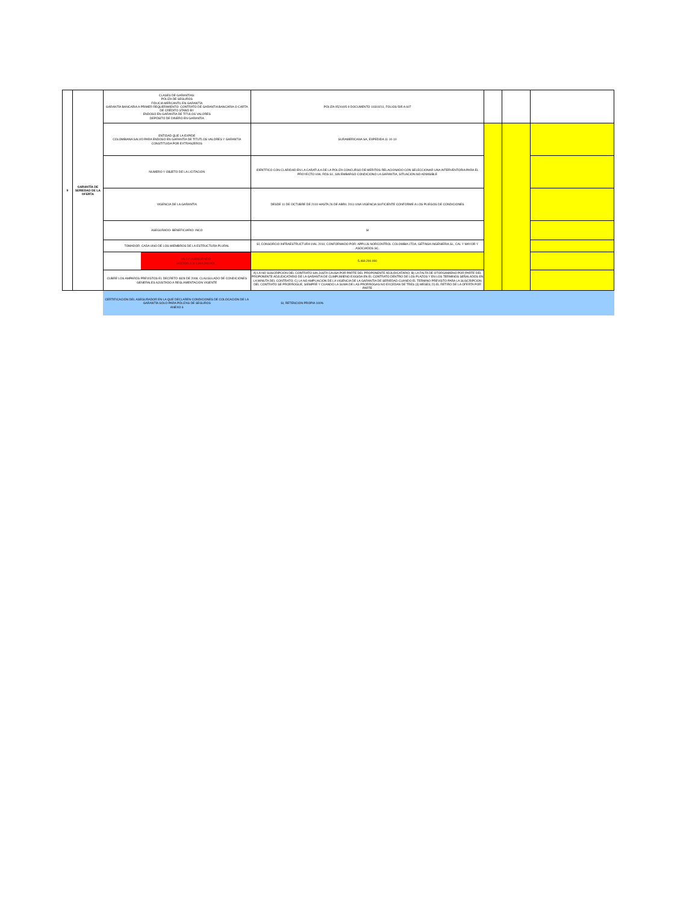| 9 | GARANTÍA DE SERIEDAD DE LA OFERTA | CLASES DE GARANTÍAS: PÓLIZA DE SEGUROS FIDUCIA MERCANTIL EN GARANTÍA GARANTÍA BANCARIA A PRIMER REQUERIMIENTO: CONTRATO DE GARANTIA BANCARIA O CARTA DE CRÉDITO STAND BY ENDOSO EN GARANTÍA DE TÍTULOS VALORES DEPÓSITO DE DINERO EN GARANTÍA | PÓLIZA 0524405-9 DOCUMENTO 10319211, FOLIOS 595 A 607 | | | |
| | | ENTIDAD QUE LA EXPIDE COLOMBIANA SALVO PARA ENDOSO EN GARANTÍA DE TÍTUTLOS VALORES Y GARANTÍA CONSTITUIDA POR EXTRANJEROS | SURAMERICANA SA, EXPEDIDA 11-10-10 | | | |
| | | NUMERO Y OBJETO DE LA LICITACION | IDENTFICO CON CLARIDAD EN LA CARATULA DE LA POLIZA CONCURSO DE MERITOS RELACIONADO CON SELECCIONAR UNA INTERVENTORIA PARA EL PROYECTO VIAL RDS S1, SIN EMBARGO CONDICIONO LA GARANTIA, SITUACION NO ADMISIBLE | | | |
| | | VIGENCIA DE LA GARANTIA | DESDE 11 DE OCTUBRE DE 2010 HASTA 26 DE ABRIL 2011 UNA VIGENCIA SUFICIENTE CONFORME A LOS PLIEGOS DE CONDICIONES | | | |
| | | ASEGURADO- BENEFICIARIO: INCO | SI | | | |
| | | TOMADOR: CADA UNO DE LOS MIEMBROS DE LA ESTRUCTURA PLURAL | SÍ, CONSORCIO INFRAESTRUCTURA VIAL 2010, CONFORMADO POR: APPLUS NORCONTROL COLOMBIA LTDA, GETINSA INGENIERIA SL, CAL Y MAYOR Y ASOCIADOS SC. | | | |
| | | VALOR ASEGURADO SECTOR 1: $ 5.460.200.000 | 5.460.200.000 | | | |
| | | CUBRE LOS AMPAROS PREVISTOS EL DECRETO 4828 DE 2008, CLAUSULADO DE CONDICIONES GENERALES AJUSTADO A REGLAMENTACION VIGENTE | A) LA NO SUSCRIPCION DEL CONTRATO SIN JUSTA CAUSA POR PARTE DEL PROPONENTE ADJUDICATARIO; B) LA FALTA DE OTORGAMIENO POR PARTE DEL PROPONENTE ADJUDICATARIO DE LA GARANTIA DE CUMPLIMIENO EXIGIDA EN EL CONTRATO DENTRO DE LOS PLAZOS Y EN LOS TERMINOS SEÑALADOS EN LA MINUTA DEL CONTRATO; C) LA NO AMPLIACION DE LA VIGENCIA DE LA GARANTIA DE SERIEDAD CUANDO EL TERMINO PREVISTO PARA LA SUSCRIPCION DEL CONTRATO SE PRORROGUE, SIEMPRE Y CUANDO LA SUMA DE LAS PRORROGAS NO EXCEDAN DE TRES (3) MESES; D) EL RETIRO DE LA OFERTA POR PARTE | | | |
| | | CERTIFICACIÓN DEL ASEGURADOR EN LA QUE DECLAREN CONDICIONES DE COLOCACIÓN DE LA GARANTÍA SOLO PARA PÓLIZAS DE SEGUROS ANEXO 6 | SI, RETENCION PROPIA 100% | | | |